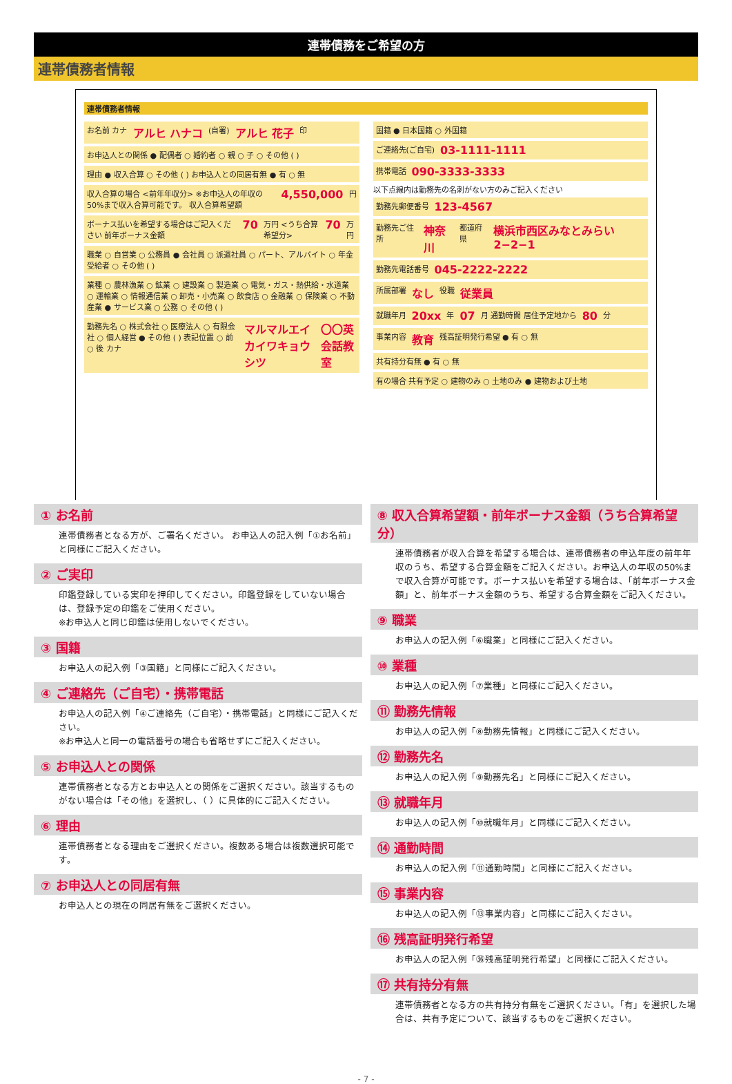連帯債務をご希望の方
連帯債務者情報
連帯債務者情報
お名前 カナ アルヒ ハナコ (自署) アルヒ 花子 印
お申込人との関係 ● 配偶者 ○ 婚約者 ○ 親 ○ 子 ○ その他 ( )
理由 ● 収入合算 ○ その他 ( ) お申込人との同居有無 ● 有 ○ 無
収入合算の場合 <前年年収分> ※お申込人の年収の50%まで収入合算可能です。 収入合算希望額 4,550,000 円
ボーナス払いを希望する場合はご記入ください 前年ボーナス金額 70 万円 <うち合算希望分> 70 万円
職業 ○ 自営業 ○ 公務員 ● 会社員 ○ 派遣社員 ○ パート、アルバイト ○ 年金受給者 ○ その他 ( )
業種 ○ 農林漁業 ○ 鉱業 ○ 建設業 ○ 製造業 ○ 電気・ガス・熱供給・水道業 ○ 運輸業 ○ 情報通信業 ○ 卸売・小売業 ○ 飲食店 ○ 金融業 ○ 保険業 ○ 不動産業 ● サービス業 ○ 公務 ○ その他 ( )
勤務先名 ○ 株式会社 ○ 医療法人 ○ 有限会社 ○ 個人経営 ● その他 ( ) 表記位置 ○ 前 ○ 後 カナ マルマルエイカイワキョウシツ 〇〇英会話教室
国籍 ● 日本国籍 ○ 外国籍
ご連絡先(ご自宅) 03-1111-1111
携帯電話 090-3333-3333
以下点線内は勤務先の名刺がない方のみご記入ください
勤務先郵便番号 123-4567
勤務先ご住所 神奈川 都道府県 横浜市西区みなとみらい2−2−1
勤務先電話番号 045-2222-2222
所属部署 なし 役職 従業員
就職年月 20xx 年 07 月 通勤時間 居住予定地から 80 分
事業内容 教育 残高証明発行希望 ● 有 ○ 無
共有持分有無 ● 有 ○ 無
有の場合 共有予定 ○ 建物のみ ○ 土地のみ ● 建物および土地
① お名前
連帯債務者となる方が、ご署名ください。 お申込人の記入例「①お名前」と同様にご記入ください。
② ご実印
印鑑登録している実印を押印してください。印鑑登録をしていない場合は、登録予定の印鑑をご使用ください。
※お申込人と同じ印鑑は使用しないでください。
③ 国籍
お申込人の記入例「③国籍」と同様にご記入ください。
④ ご連絡先（ご自宅）・携帯電話
お申込人の記入例「④ご連絡先（ご自宅）・携帯電話」と同様にご記入ください。
※お申込人と同一の電話番号の場合も省略せずにご記入ください。
⑤ お申込人との関係
連帯債務者となる方とお申込人との関係をご選択ください。該当するものがない場合は「その他」を選択し、（ ）に具体的にご記入ください。
⑥ 理由
連帯債務者となる理由をご選択ください。複数ある場合は複数選択可能です。
⑦ お申込人との同居有無
お申込人との現在の同居有無をご選択ください。
⑧ 収入合算希望額・前年ボーナス金額（うち合算希望分）
連帯債務者が収入合算を希望する場合は、連帯債務者の申込年度の前年年収のうち、希望する合算金額をご記入ください。お申込人の年収の50%まで収入合算が可能です。ボーナス払いを希望する場合は、「前年ボーナス金額」と、前年ボーナス金額のうち、希望する合算金額をご記入ください。
⑨ 職業
お申込人の記入例「⑥職業」と同様にご記入ください。
⑩ 業種
お申込人の記入例「⑦業種」と同様にご記入ください。
⑪ 勤務先情報
お申込人の記入例「⑧勤務先情報」と同様にご記入ください。
⑫ 勤務先名
お申込人の記入例「⑨勤務先名」と同様にご記入ください。
⑬ 就職年月
お申込人の記入例「⑩就職年月」と同様にご記入ください。
⑭ 通勤時間
お申込人の記入例「⑪通勤時間」と同様にご記入ください。
⑮ 事業内容
お申込人の記入例「⑬事業内容」と同様にご記入ください。
⑯ 残高証明発行希望
お申込人の記入例「㊱残高証明発行希望」と同様にご記入ください。
⑰ 共有持分有無
連帯債務者となる方の共有持分有無をご選択ください。「有」を選択した場合は、共有予定について、該当するものをご選択ください。
- 7 -